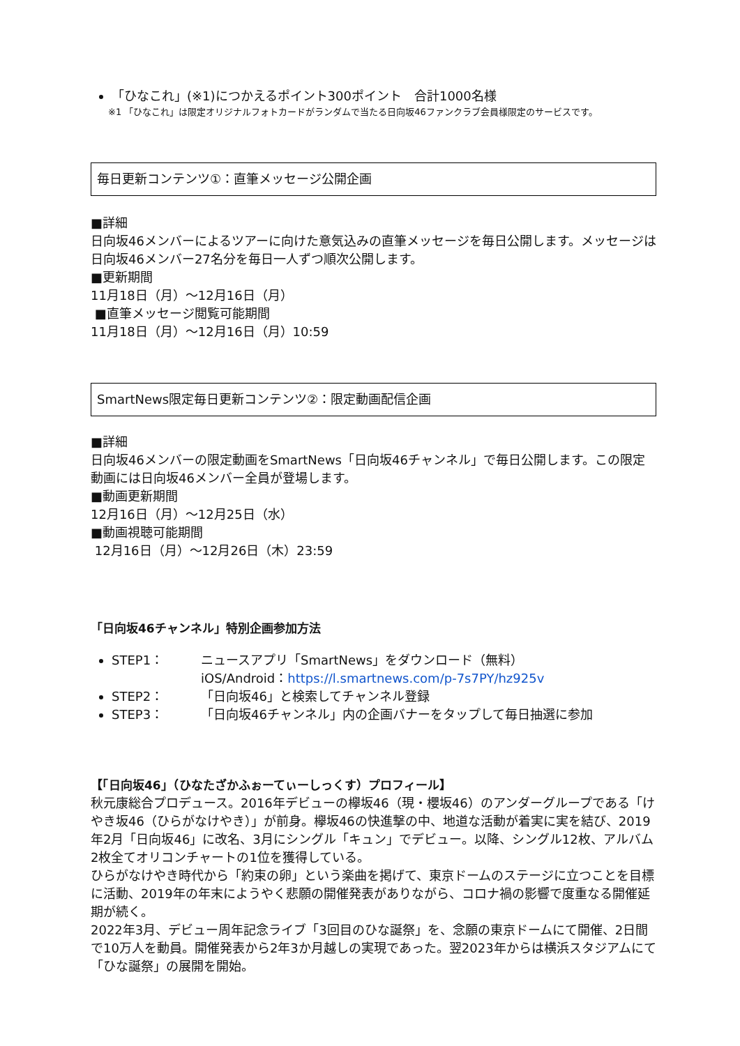「ひなこれ」(※1)につかえるポイント300ポイント　合計1000名様
※1 「ひなこれ」は限定オリジナルフォトカードがランダムで当たる日向坂46ファンクラブ会員様限定のサービスです。
毎日更新コンテンツ①：直筆メッセージ公開企画
■詳細
日向坂46メンバーによるツアーに向けた意気込みの直筆メッセージを毎日公開します。メッセージは日向坂46メンバー27名分を毎日一人ずつ順次公開します。
■更新期間
11月18日（月）～12月16日（月）
■直筆メッセージ閲覧可能期間
11月18日（月）～12月16日（月）10:59
SmartNews限定毎日更新コンテンツ②：限定動画配信企画
■詳細
日向坂46メンバーの限定動画をSmartNews「日向坂46チャンネル」で毎日公開します。この限定動画には日向坂46メンバー全員が登場します。
■動画更新期間
12月16日（月）～12月25日（水）
■動画視聴可能期間
12月16日（月）～12月26日（木）23:59
「日向坂46チャンネル」特別企画参加方法
STEP1： ニュースアプリ「SmartNews」をダウンロード（無料）
iOS/Android：https://l.smartnews.com/p-7s7PY/hz925v
STEP2： 「日向坂46」と検索してチャンネル登録
STEP3： 「日向坂46チャンネル」内の企画バナーをタップして毎日抽選に参加
【「日向坂46」（ひなたざかふぉーてぃーしっくす）プロフィール】
秋元康総合プロデュース。2016年デビューの欅坂46（現・櫻坂46）のアンダーグループである「けやき坂46（ひらがなけやき）」が前身。欅坂46の快進撃の中、地道な活動が着実に実を結び、2019年2月「日向坂46」に改名、3月にシングル「キュン」でデビュー。以降、シングル12枚、アルバム2枚全てオリコンチャートの1位を獲得している。
ひらがなけやき時代から「約束の卵」という楽曲を掲げて、東京ドームのステージに立つことを目標に活動、2019年の年末にようやく悲願の開催発表がありながら、コロナ禍の影響で度重なる開催延期が続く。
2022年3月、デビュー周年記念ライブ「3回目のひな誕祭」を、念願の東京ドームにて開催、2日間で10万人を動員。開催発表から2年3か月越しの実現であった。翌2023年からは横浜スタジアムにて「ひな誕祭」の展開を開始。